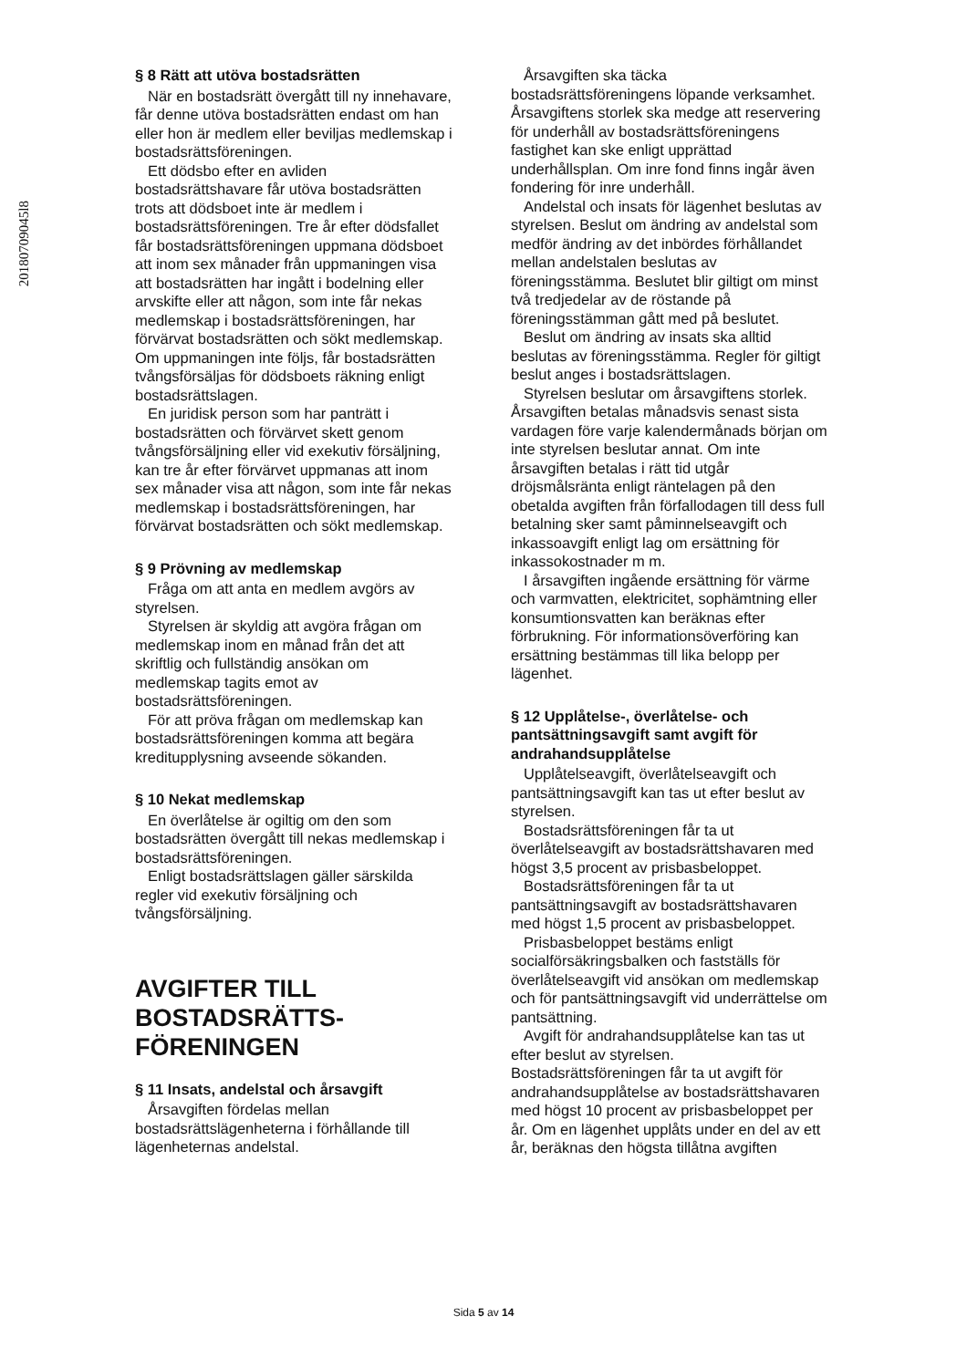20180709045l8
§ 8 Rätt att utöva bostadsrätten
När en bostadsrätt övergått till ny innehavare, får denne utöva bostadsrätten endast om han eller hon är medlem eller beviljas medlemskap i bostadsrättsföreningen.
Ett dödsbo efter en avliden bostadsrättshavare får utöva bostadsrätten trots att dödsboet inte är medlem i bostadsrättsföreningen. Tre år efter dödsfallet får bostadsrättsföreningen uppmana dödsboet att inom sex månader från uppmaningen visa att bostadsrätten har ingått i bodelning eller arvskifte eller att någon, som inte får nekas medlemskap i bostadsrättsföreningen, har förvärvat bostadsrätten och sökt medlemskap. Om uppmaningen inte följs, får bostadsrätten tvångsförsäljas för dödsboets räkning enligt bostadsrättslagen.
En juridisk person som har panträtt i bostadsrätten och förvärvet skett genom tvångsförsäljning eller vid exekutiv försäljning, kan tre år efter förvärvet uppmanas att inom sex månader visa att någon, som inte får nekas medlemskap i bostadsrättsföreningen, har förvärvat bostadsrätten och sökt medlemskap.
§ 9 Prövning av medlemskap
Fråga om att anta en medlem avgörs av styrelsen.
Styrelsen är skyldig att avgöra frågan om medlemskap inom en månad från det att skriftlig och fullständig ansökan om medlemskap tagits emot av bostadsrättsföreningen.
För att pröva frågan om medlemskap kan bostadsrättsföreningen komma att begära kreditupplysning avseende sökanden.
§ 10 Nekat medlemskap
En överlåtelse är ogiltig om den som bostadsrätten övergått till nekas medlemskap i bostadsrättsföreningen.
Enligt bostadsrättslagen gäller särskilda regler vid exekutiv försäljning och tvångsförsäljning.
AVGIFTER TILL BOSTADSRÄTTS-FÖRENINGEN
§ 11 Insats, andelstal och årsavgift
Årsavgiften fördelas mellan bostadsrättslägenheterna i förhållande till lägenheternas andelstal.
Årsavgiften ska täcka bostadsrättsföreningens löpande verksamhet. Årsavgiftens storlek ska medge att reservering för underhåll av bostadsrättsföreningens fastighet kan ske enligt upprättad underhållsplan. Om inre fond finns ingår även fondering för inre underhåll.
Andelstal och insats för lägenhet beslutas av styrelsen. Beslut om ändring av andelstal som medför ändring av det inbördes förhållandet mellan andelstalen beslutas av föreningsstämma. Beslutet blir giltigt om minst två tredjedelar av de röstande på föreningsstämman gått med på beslutet.
Beslut om ändring av insats ska alltid beslutas av föreningsstämma. Regler för giltigt beslut anges i bostadsrättslagen.
Styrelsen beslutar om årsavgiftens storlek. Årsavgiften betalas månadsvis senast sista vardagen före varje kalendermånads början om inte styrelsen beslutar annat. Om inte årsavgiften betalas i rätt tid utgår dröjsmålsränta enligt räntelagen på den obetalda avgiften från förfallodagen till dess full betalning sker samt påminnelseavgift och inkassoavgift enligt lag om ersättning för inkassokostnader m m.
I årsavgiften ingående ersättning för värme och varmvatten, elektricitet, sophämtning eller konsumtionsvatten kan beräknas efter förbrukning. För informationsöverföring kan ersättning bestämmas till lika belopp per lägenhet.
§ 12 Upplåtelse-, överlåtelse- och pantsättningsavgift samt avgift för andrahandsupplåtelse
Upplåtelseavgift, överlåtelseavgift och pantsättningsavgift kan tas ut efter beslut av styrelsen.
Bostadsrättsföreningen får ta ut överlåtelseavgift av bostadsrättshavaren med högst 3,5 procent av prisbasbeloppet.
Bostadsrättsföreningen får ta ut pantsättningsavgift av bostadsrättshavaren med högst 1,5 procent av prisbasbeloppet.
Prisbasbeloppet bestäms enligt socialförsäkringsbalken och fastställs för överlåtelseavgift vid ansökan om medlemskap och för pantsättningsavgift vid underrättelse om pantsättning.
Avgift för andrahandsupplåtelse kan tas ut efter beslut av styrelsen. Bostadsrättsföreningen får ta ut avgift för andrahandsupplåtelse av bostadsrättshavaren med högst 10 procent av prisbasbeloppet per år. Om en lägenhet upplåts under en del av ett år, beräknas den högsta tillåtna avgiften
Sida 5 av 14